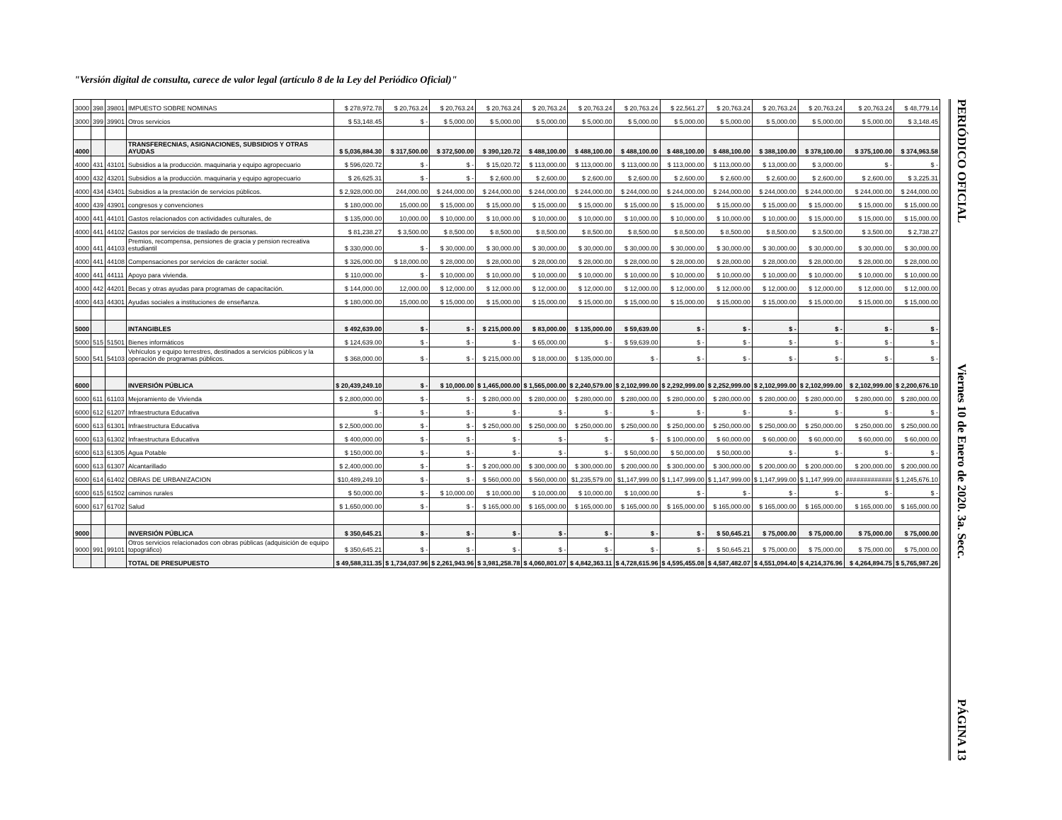"Versión digital de consulta, carece de valor legal (artículo 8 de la Ley del Periódico Oficial)"
| 3000 | 398 | 39801 | IMPUESTO SOBRE NOMINAS | $ 278,972.78 | $ 20,763.24 | $ 20,763.24 | $ 20,763.24 | $ 20,763.24 | $ 20,763.24 | $ 20,763.24 | $ 22,561.27 | $ 20,763.24 | $ 20,763.24 | $ 20,763.24 | $ 20,763.24 | $ 48,779.14 |
| 3000 | 399 | 39901 | Otros servicios | $ 53,148.45 | $ - | $ 5,000.00 | $ 5,000.00 | $ 5,000.00 | $ 5,000.00 | $ 5,000.00 | $ 5,000.00 | $ 5,000.00 | $ 5,000.00 | $ 5,000.00 | $ 5,000.00 | $ 3,148.45 |
| 4000 | | | TRANSFERECNIAS, ASIGNACIONES, SUBSIDIOS Y OTRAS AYUDAS | $ 5,036,884.30 | $ 317,500.00 | $ 372,500.00 | $ 390,120.72 | $ 488,100.00 | $ 488,100.00 | $ 488,100.00 | $ 488,100.00 | $ 488,100.00 | $ 388,100.00 | $ 378,100.00 | $ 375,100.00 | $ 374,963.58 |
| 4000 | 431 | 43101 | Subsidios a la producción. maquinaria y equipo agropecuario | $ 596,020.72 | $ - | $ - | $ 15,020.72 | $ 113,000.00 | $ 113,000.00 | $ 113,000.00 | $ 113,000.00 | $ 113,000.00 | $ 13,000.00 | $ 3,000.00 | $ - | $ - |
| 4000 | 432 | 43201 | Subsidios a la producción. maquinaria y equipo agropecuario | $ 26,625.31 | $ - | $ - | $ 2,600.00 | $ 2,600.00 | $ 2,600.00 | $ 2,600.00 | $ 2,600.00 | $ 2,600.00 | $ 2,600.00 | $ 2,600.00 | $ 2,600.00 | $ 3,225.31 |
| 4000 | 434 | 43401 | Subsidios a la prestación de servicios públicos. | $ 2,928,000.00 | 244,000.00 | $ 244,000.00 | $ 244,000.00 | $ 244,000.00 | $ 244,000.00 | $ 244,000.00 | $ 244,000.00 | $ 244,000.00 | $ 244,000.00 | $ 244,000.00 | $ 244,000.00 | $ 244,000.00 |
| 4000 | 439 | 43901 | congresos y convenciones | $ 180,000.00 | 15,000.00 | $ 15,000.00 | $ 15,000.00 | $ 15,000.00 | $ 15,000.00 | $ 15,000.00 | $ 15,000.00 | $ 15,000.00 | $ 15,000.00 | $ 15,000.00 | $ 15,000.00 | $ 15,000.00 |
| 4000 | 441 | 44101 | Gastos relacionados con actividades culturales, de | $ 135,000.00 | 10,000.00 | $ 10,000.00 | $ 10,000.00 | $ 10,000.00 | $ 10,000.00 | $ 10,000.00 | $ 10,000.00 | $ 10,000.00 | $ 10,000.00 | $ 15,000.00 | $ 15,000.00 | $ 15,000.00 |
| 4000 | 441 | 44102 | Gastos por servicios de traslado de personas. | $ 81,238.27 | $ 3,500.00 | $ 8,500.00 | $ 8,500.00 | $ 8,500.00 | $ 8,500.00 | $ 8,500.00 | $ 8,500.00 | $ 8,500.00 | $ 8,500.00 | $ 3,500.00 | $ 3,500.00 | $ 2,738.27 |
| 4000 | 441 | 44103 | Premios, recompensa, pensiones de gracia y pension recreativa estudiantil | $ 330,000.00 | $ - | $ 30,000.00 | $ 30,000.00 | $ 30,000.00 | $ 30,000.00 | $ 30,000.00 | $ 30,000.00 | $ 30,000.00 | $ 30,000.00 | $ 30,000.00 | $ 30,000.00 | $ 30,000.00 |
| 4000 | 441 | 44108 | Compensaciones por servicios de carácter social. | $ 326,000.00 | $ 18,000.00 | $ 28,000.00 | $ 28,000.00 | $ 28,000.00 | $ 28,000.00 | $ 28,000.00 | $ 28,000.00 | $ 28,000.00 | $ 28,000.00 | $ 28,000.00 | $ 28,000.00 | $ 28,000.00 |
| 4000 | 441 | 44111 | Apoyo para vivienda. | $ 110,000.00 | $ - | $ 10,000.00 | $ 10,000.00 | $ 10,000.00 | $ 10,000.00 | $ 10,000.00 | $ 10,000.00 | $ 10,000.00 | $ 10,000.00 | $ 10,000.00 | $ 10,000.00 | $ 10,000.00 |
| 4000 | 442 | 44201 | Becas y otras ayudas para programas de capacitación. | $ 144,000.00 | 12,000.00 | $ 12,000.00 | $ 12,000.00 | $ 12,000.00 | $ 12,000.00 | $ 12,000.00 | $ 12,000.00 | $ 12,000.00 | $ 12,000.00 | $ 12,000.00 | $ 12,000.00 | $ 12,000.00 |
| 4000 | 443 | 44301 | Ayudas sociales a instituciones de enseñanza. | $ 180,000.00 | 15,000.00 | $ 15,000.00 | $ 15,000.00 | $ 15,000.00 | $ 15,000.00 | $ 15,000.00 | $ 15,000.00 | $ 15,000.00 | $ 15,000.00 | $ 15,000.00 | $ 15,000.00 | $ 15,000.00 |
| 5000 | | | INTANGIBLES | $ 492,639.00 | $ - | $ - | $ 215,000.00 | $ 83,000.00 | $ 135,000.00 | $ 59,639.00 | $ - | $ - | $ - | $ - | $ - | $ - |
| 5000 | 515 | 51501 | Bienes informáticos | $ 124,639.00 | $ - | $ - | $ - | $ 65,000.00 | $ - | $ 59,639.00 | $ - | $ - | $ - | $ - | $ - | $ - |
| 5000 | 541 | 54103 | Vehículos y equipo terrestres, destinados a servicios públicos y la operación de programas públicos. | $ 368,000.00 | $ - | $ - | $ 215,000.00 | $ 18,000.00 | $ 135,000.00 | $ - | $ - | $ - | $ - | $ - | $ - | $ - |
| 6000 | | | INVERSIÓN PÚBLICA | $ 20,439,249.10 | $ - | $ 10,000.00 | $ 1,465,000.00 | $ 1,565,000.00 | $ 2,240,579.00 | $ 2,102,999.00 | $ 2,292,999.00 | $ 2,252,999.00 | $ 2,102,999.00 | $ 2,102,999.00 | $ 2,102,999.00 | $ 2,200,676.10 |
| 6000 | 611 | 61103 | Mejoramiento de Vivienda | $ 2,800,000.00 | $ - | $ - | $ 280,000.00 | $ 280,000.00 | $ 280,000.00 | $ 280,000.00 | $ 280,000.00 | $ 280,000.00 | $ 280,000.00 | $ 280,000.00 | $ 280,000.00 | $ 280,000.00 |
| 6000 | 612 | 61207 | Infraestructura Educativa | $ - | $ - | $ - | $ - | $ - | $ - | $ - | $ - | $ - | $ - | $ - | $ - | $ - |
| 6000 | 613 | 61301 | Infraestructura Educativa | $ 2,500,000.00 | $ - | $ - | $ 250,000.00 | $ 250,000.00 | $ 250,000.00 | $ 250,000.00 | $ 250,000.00 | $ 250,000.00 | $ 250,000.00 | $ 250,000.00 | $ 250,000.00 | $ 250,000.00 |
| 6000 | 613 | 61302 | Infraestructura Educativa | $ 400,000.00 | $ - | $ - | $ - | $ - | $ - | $ - | $ 100,000.00 | $ 60,000.00 | $ 60,000.00 | $ 60,000.00 | $ 60,000.00 | $ 60,000.00 |
| 6000 | 613 | 61305 | Agua Potable | $ 150,000.00 | $ - | $ - | $ - | $ - | $ - | $ 50,000.00 | $ 50,000.00 | $ 50,000.00 | $ - | $ - | $ - | $ - |
| 6000 | 613 | 61307 | Alcantarillado | $ 2,400,000.00 | $ - | $ - | $ 200,000.00 | $ 300,000.00 | $ 300,000.00 | $ 200,000.00 | $ 300,000.00 | $ 300,000.00 | $ 200,000.00 | $ 200,000.00 | $ 200,000.00 | $ 200,000.00 |
| 6000 | 614 | 61402 | OBRAS DE URBANIZACION | $10,489,249.10 | $ - | $ - | $ 560,000.00 | $ 560,000.00 | $1,235,579.00 | $1,147,999.00 | $ 1,147,999.00 | $ 1,147,999.00 | $ 1,147,999.00 | $ 1,147,999.00 | ############# | $ 1,245,676.10 |
| 6000 | 615 | 61502 | caminos rurales | $ 50,000.00 | $ - | $ 10,000.00 | $ 10,000.00 | $ 10,000.00 | $ 10,000.00 | $ 10,000.00 | $ - | $ - | $ - | $ - | $ - | $ - |
| 6000 | 617 | 61702 | Salud | $ 1,650,000.00 | $ - | $ - | $ 165,000.00 | $ 165,000.00 | $ 165,000.00 | $ 165,000.00 | $ 165,000.00 | $ 165,000.00 | $ 165,000.00 | $ 165,000.00 | $ 165,000.00 | $ 165,000.00 |
| 9000 | | | INVERSIÓN PÚBLICA | $ 350,645.21 | $ - | $ - | $ - | $ - | $ - | $ - | $ - | $ 50,645.21 | $ 75,000.00 | $ 75,000.00 | $ 75,000.00 | $ 75,000.00 |
| 9000 | 991 | 99101 | Otros servicios relacionados con obras públicas (adquisición de equipo topográfico) | $ 350,645.21 | $ - | $ - | $ - | $ - | $ - | $ - | $ - | $ 50,645.21 | $ 75,000.00 | $ 75,000.00 | $ 75,000.00 | $ 75,000.00 |
| | | | TOTAL DE PRESUPUESTO | $ 49,588,311.35 | $ 1,734,037.96 | $ 2,261,943.96 | $ 3,981,258.78 | $ 4,060,801.07 | $ 4,842,363.11 | $ 4,728,615.96 | $ 4,595,455.08 | $ 4,587,482.07 | $ 4,551,094.40 | $ 4,214,376.96 | $ 4,264,894.75 | $ 5,765,987.26 |
PERIÓDICO OFICIAL
Viernes 10 de Enero de 2020. 3a. Secc.
PÁGINA 13